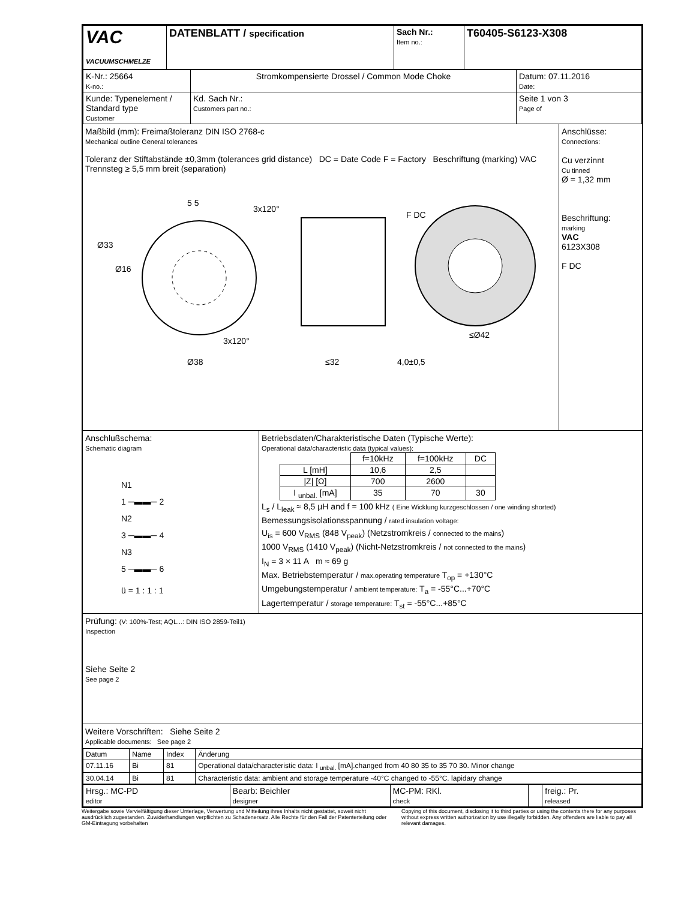| VAC VACUUMSCHMELZE | DATENBLATT / specification | Sach Nr.: Item no.: | T60405-S6123-X308 |
| K-Nr.: 25664 K-no.: | Stromkompensierte Drossel / Common Mode Choke | Datum: 07.11.2016 Date: |
| Kunde: Typenelement / Standard type Customer | Kd. Sach Nr.: Customers part no.: | Seite 1 von 3 Page of |
Maßbild (mm): Freimaßtoleranz DIN ISO 2768-c
Mechanical outline General tolerances
Toleranz der Stiftabstände ±0,3mm (tolerances grid distance) DC = Date Code F = Factory Beschriftung (marking) VAC Trennsteg ≥ 5,5 mm breit (separation)
Ø33
Ø16
Ø38
≤32
4,0±0,5
≤Ø42
3x120°
3x120°
5 5
F DC
Anschlüsse:
Connections:
Cu verzinnt
Cu tinned
Ø = 1,32 mm
Beschriftung:
marking
VAC
6123X308
F DC
Anschlußschema:
Schematic diagram
N1
1 ─▬▬─ 2
N2
3 ─▬▬─ 4
N3
5 ─▬▬─ 6
ü = 1 : 1 : 1
Betriebsdaten/Charakteristische Daten (Typische Werte):
Operational data/characteristic data (typical values):
| | f=10kHz | f=100kHz | DC |
| L [mH] | 10,6 | 2,5 | |
| /Z/ [Ω] | 700 | 2600 | |
| I <sub>unbal.</sub> [mA] | 35 | 70 | 30 |
L<sub>s</sub> / L<sub>leak</sub> ≈ 8,5 µH and f = 100 kHz ( Eine Wicklung kurzgeschlossen / one winding shorted)
Bemessungsisolationsspannung / rated insulation voltage:
U<sub>is</sub> = 600 V<sub>RMS</sub> (848 V<sub>peak</sub>) (Netzstromkreis / connected to the mains)
1000 V<sub>RMS</sub> (1410 V<sub>peak</sub>) (Nicht-Netzstromkreis / not connected to the mains)
I<sub>N</sub> = 3 × 11 A m ≈ 69 g
Max. Betriebstemperatur / max.operating temperature T<sub>op</sub> = +130°C
Umgebungstemperatur / ambient temperature: T<sub>a</sub> = -55°C...+70°C
Lagertemperatur / storage temperature: T<sub>st</sub> = -55°C...+85°C
Prüfung: (V: 100%-Test; AQL...: DIN ISO 2859-Teil1)
Inspection
Siehe Seite 2
See page 2
Weitere Vorschriften: Siehe Seite 2
Applicable documents: See page 2
| Datum | Name | Index | Änderung |
| 07.11.16 | Bi | 81 | Operational data/characteristic data: I <sub>unbal.</sub> [mA].changed from 40 80 35 to 35 70 30. Minor change |
| 30.04.14 | Bi | 81 | Characteristic data: ambient and storage temperature -40°C changed to -55°C. lapidary change |
| Hrsg.: MC-PD editor | Bearb: Beichler designer | MC-PM: RKl. check | | freig.: Pr. released |
Weitergabe sowie Vervielfältigung dieser Unterlage, Verwertung und Mitteilung ihres Inhalts nicht gestattet, soweit nicht ausdrücklich zugestanden. Zuwiderhandlungen verpflichten zu Schadenersatz. Alle Rechte für den Fall der Patenterteilung oder GM-Eintragung vorbehalten
Copying of this document, disclosing it to third parties or using the contents there for any purposes without express written authorization by use illegally forbidden. Any offenders are liable to pay all relevant damages.